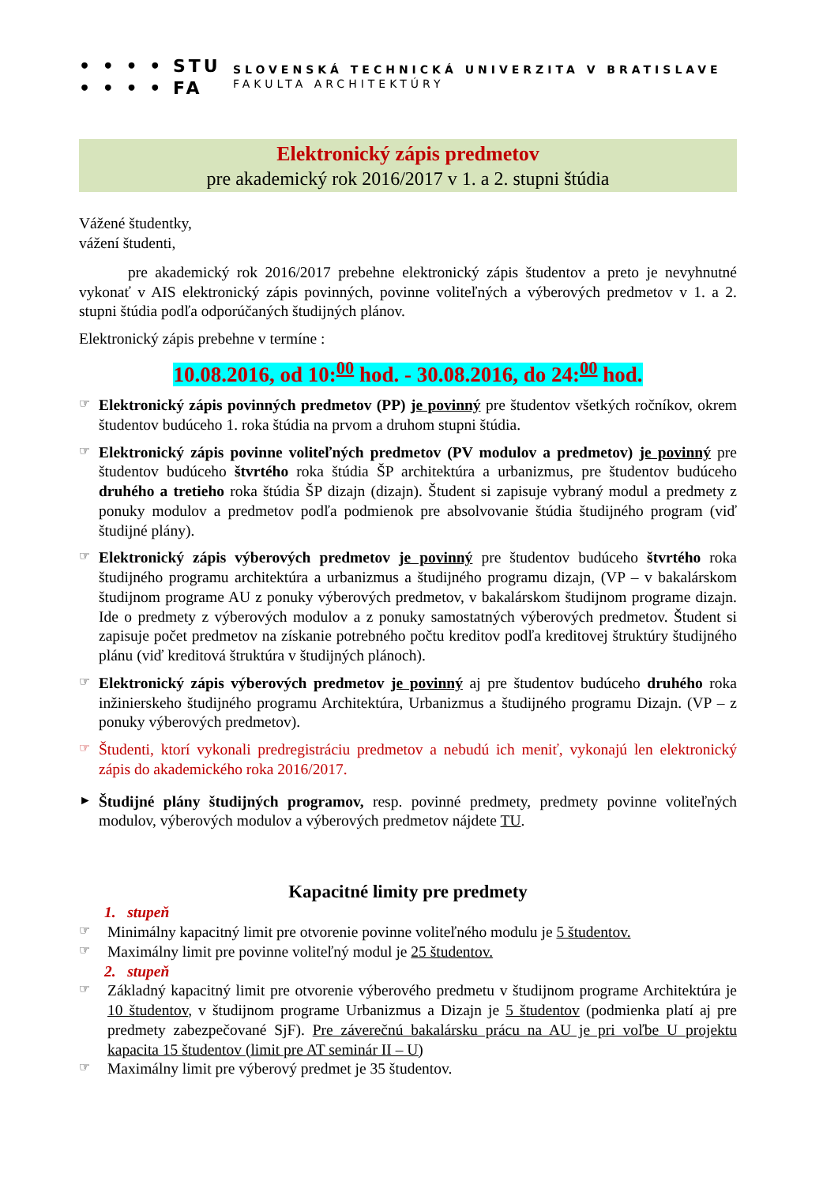• • • • STU
• • • • FA
SLOVENSKÁ TECHNICKÁ UNIVERZITA V BRATISLAVE
FAKULTA ARCHITEKTÚRY
Elektronický zápis predmetov
pre akademický rok 2016/2017 v 1. a 2. stupni štúdia
Vážené študentky,
vážení študenti,
pre akademický rok 2016/2017 prebehne elektronický zápis študentov a preto je nevyhnutné vykonať v AIS elektronický zápis povinných, povinne voliteľných a výberových predmetov v 1. a 2. stupni štúdia podľa odporúčaných študijných plánov.
Elektronický zápis prebehne v termíne :
10.08.2016, od 10:<sup>00</sup> hod. - 30.08.2016, do 24:<sup>00</sup> hod.
☞
Elektronický zápis povinných predmetov (PP) je povinný pre študentov všetkých ročníkov, okrem študentov budúceho 1. roka štúdia na prvom a druhom stupni štúdia.
☞
Elektronický zápis povinne voliteľných predmetov (PV modulov a predmetov) je povinný pre študentov budúceho štvrtého roka štúdia ŠP architektúra a urbanizmus, pre študentov budúceho druhého a tretieho roka štúdia ŠP dizajn (dizajn). Študent si zapisuje vybraný modul a predmety z ponuky modulov a predmetov podľa podmienok pre absolvovanie štúdia študijného program (viď študijné plány).
☞
Elektronický zápis výberových predmetov je povinný pre študentov budúceho štvrtého roka študijného programu architektúra a urbanizmus a študijného programu dizajn, (VP – v bakalárskom študijnom programe AU z ponuky výberových predmetov, v bakalárskom študijnom programe dizajn. Ide o predmety z výberových modulov a z ponuky samostatných výberových predmetov. Študent si zapisuje počet predmetov na získanie potrebného počtu kreditov podľa kreditovej štruktúry študijného plánu (viď kreditová štruktúra v študijných plánoch).
☞
Elektronický zápis výberových predmetov je povinný aj pre študentov budúceho druhého roka inžinierskeho študijného programu Architektúra, Urbanizmus a študijného programu Dizajn. (VP – z ponuky výberových predmetov).
☞
Študenti, ktorí vykonali predregistráciu predmetov a nebudú ich meniť, vykonajú len elektronický zápis do akademického roka 2016/2017.
►
Študijné plány študijných programov, resp. povinné predmety, predmety povinne voliteľných modulov, výberových modulov a výberových predmetov nájdete TU.
Kapacitné limity pre predmety
1. stupeň
☞
Minimálny kapacitný limit pre otvorenie povinne voliteľného modulu je 5 študentov.
☞
Maximálny limit pre povinne voliteľný modul je 25 študentov.
2. stupeň
☞
Základný kapacitný limit pre otvorenie výberového predmetu v študijnom programe Architektúra je 10 študentov, v študijnom programe Urbanizmus a Dizajn je 5 študentov (podmienka platí aj pre predmety zabezpečované SjF). Pre záverečnú bakalársku prácu na AU je pri voľbe U projektu kapacita 15 študentov (limit pre AT seminár II – U)
☞
Maximálny limit pre výberový predmet je 35 študentov.